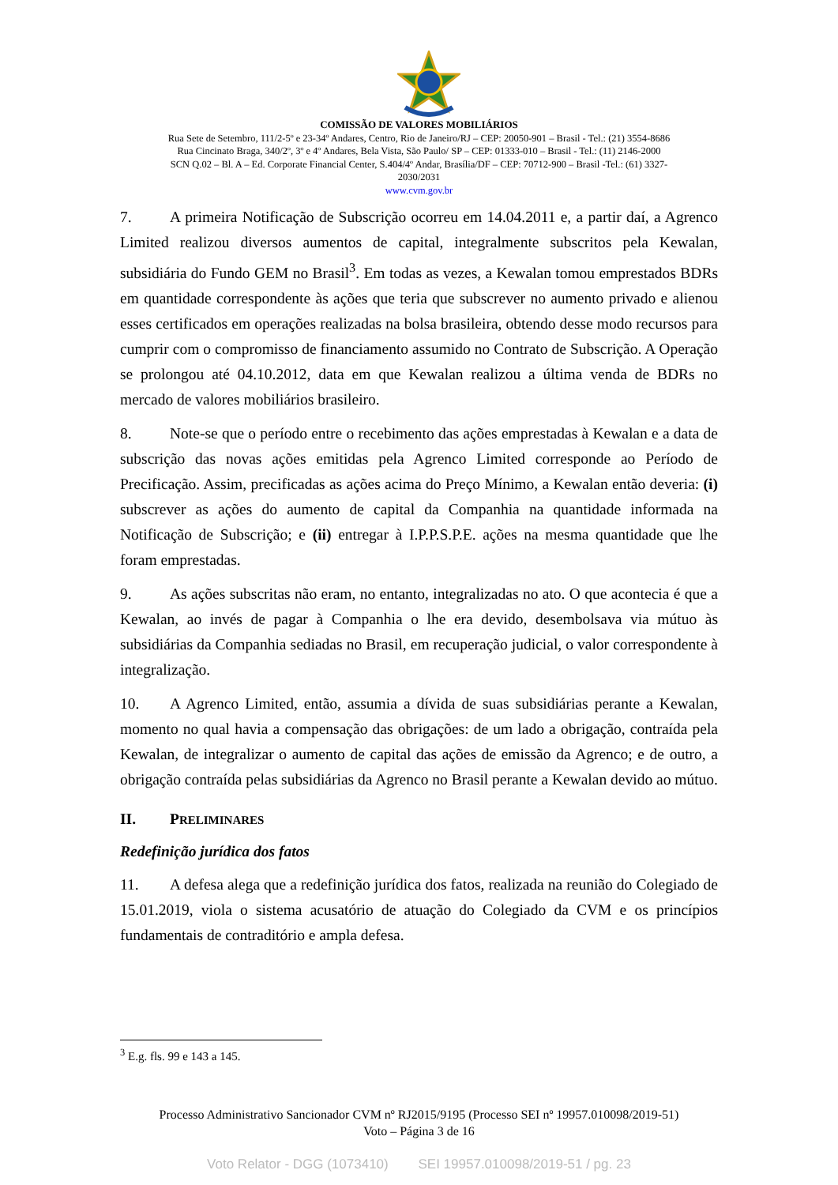COMISSÃO DE VALORES MOBILIÁRIOS
Rua Sete de Setembro, 111/2-5º e 23-34º Andares, Centro, Rio de Janeiro/RJ – CEP: 20050-901 – Brasil - Tel.: (21) 3554-8686
Rua Cincinato Braga, 340/2º, 3º e 4º Andares, Bela Vista, São Paulo/ SP – CEP: 01333-010 – Brasil - Tel.: (11) 2146-2000
SCN Q.02 – Bl. A – Ed. Corporate Financial Center, S.404/4º Andar, Brasília/DF – CEP: 70712-900 – Brasil -Tel.: (61) 3327-
2030/2031
www.cvm.gov.br
7. A primeira Notificação de Subscrição ocorreu em 14.04.2011 e, a partir daí, a Agrenco Limited realizou diversos aumentos de capital, integralmente subscritos pela Kewalan, subsidiária do Fundo GEM no Brasil<sup>3</sup>. Em todas as vezes, a Kewalan tomou emprestados BDRs em quantidade correspondente às ações que teria que subscrever no aumento privado e alienou esses certificados em operações realizadas na bolsa brasileira, obtendo desse modo recursos para cumprir com o compromisso de financiamento assumido no Contrato de Subscrição. A Operação se prolongou até 04.10.2012, data em que Kewalan realizou a última venda de BDRs no mercado de valores mobiliários brasileiro.
8. Note-se que o período entre o recebimento das ações emprestadas à Kewalan e a data de subscrição das novas ações emitidas pela Agrenco Limited corresponde ao Período de Precificação. Assim, precificadas as ações acima do Preço Mínimo, a Kewalan então deveria: (i) subscrever as ações do aumento de capital da Companhia na quantidade informada na Notificação de Subscrição; e (ii) entregar à I.P.P.S.P.E. ações na mesma quantidade que lhe foram emprestadas.
9. As ações subscritas não eram, no entanto, integralizadas no ato. O que acontecia é que a Kewalan, ao invés de pagar à Companhia o lhe era devido, desembolsava via mútuo às subsidiárias da Companhia sediadas no Brasil, em recuperação judicial, o valor correspondente à integralização.
10. A Agrenco Limited, então, assumia a dívida de suas subsidiárias perante a Kewalan, momento no qual havia a compensação das obrigações: de um lado a obrigação, contraída pela Kewalan, de integralizar o aumento de capital das ações de emissão da Agrenco; e de outro, a obrigação contraída pelas subsidiárias da Agrenco no Brasil perante a Kewalan devido ao mútuo.
II. PRELIMINARES
Redefinição jurídica dos fatos
11. A defesa alega que a redefinição jurídica dos fatos, realizada na reunião do Colegiado de 15.01.2019, viola o sistema acusatório de atuação do Colegiado da CVM e os princípios fundamentais de contraditório e ampla defesa.
<sup>3</sup> E.g. fls. 99 e 143 a 145.
Processo Administrativo Sancionador CVM nº RJ2015/9195 (Processo SEI nº 19957.010098/2019-51)
Voto – Página 3 de 16
Voto Relator - DGG (1073410) SEI 19957.010098/2019-51 / pg. 23